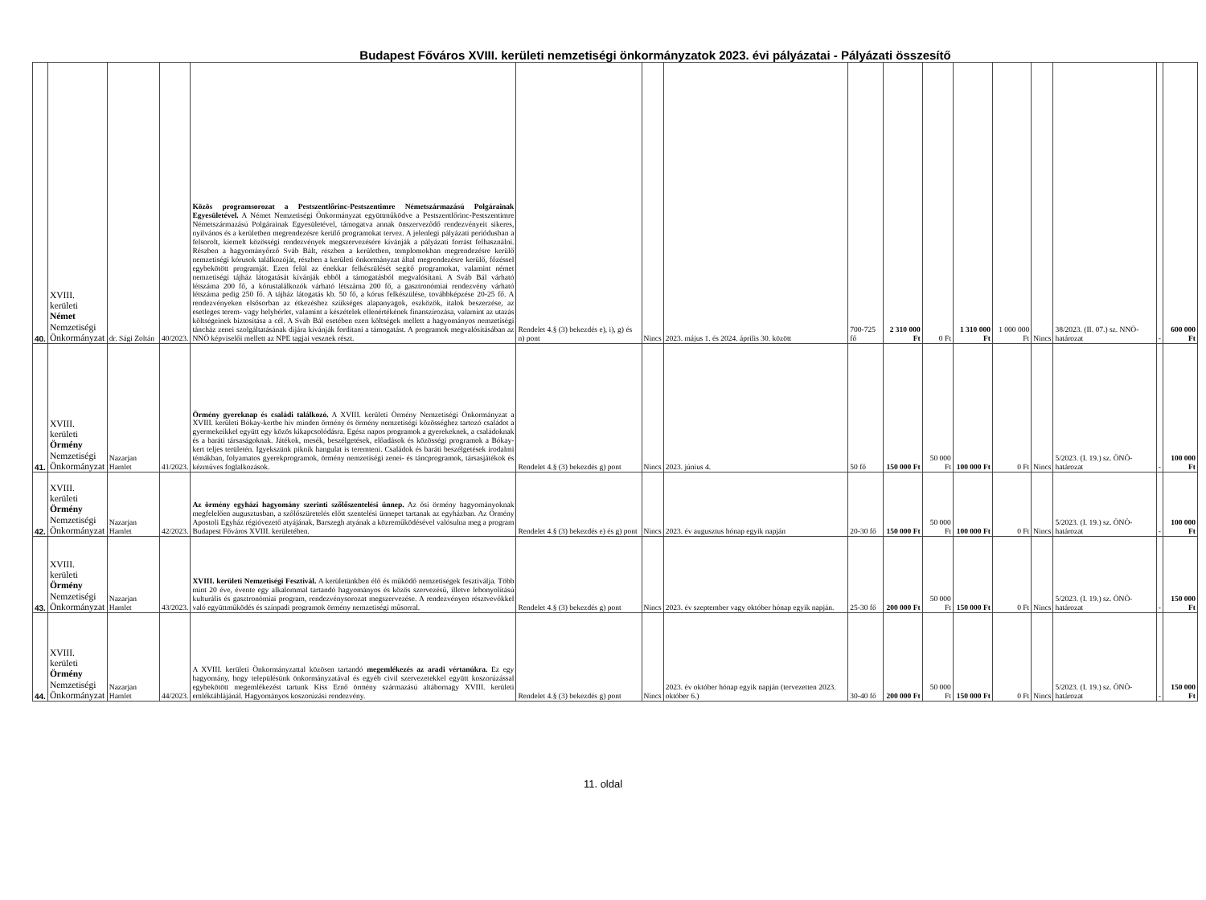Budapest Főváros XVIII. kerületi nemzetiségi önkormányzatok 2023. évi pályázatai - Pályázati összesítő
| 40. | XVIII. kerületi Német Nemzetiségi Önkormányzat | dr. Sági Zoltán | 40/2023. | Közös programsorozat a Pestszentlőrinc-Pestszentimre Németszármazású Polgárainak Egyesületével. A Német Nemzetiségi Önkormányzat együttműködve a Pestszentlőrinc-Pestszentimre Németszármazású Polgárainak Egyesületével, támogatva annak önszerveződő rendezvényeit sikeres, nyilvános és a kerületben megrendezésre kerülő programokat tervez. A jelenlegi pályázati periódusban a felsorolt, kiemelt közösségi rendezvények megszervezésére kívánják a pályázati forrást felhasználni. Részben a hagyományőrző Sváb Bált, részben a kerületben, templomokban megrendezésre kerülő nemzetiségi kórusok találkozóját, részben a kerületi önkormányzat által megrendezésre kerülő, főzéssel egybekötött programját. Ezen felül az énekkar felkészülését segítő programokat, valamint német nemzetiségi tájház látogatását kívánják ebből a támogatásból megvalósítani. A Sváb Bál várható létszáma 200 fő, a kórustalálkozók várható létszáma 200 fő, a gasztronómiai rendezvény várható létszáma pedig 250 fő. A tájház látogatás kb. 50 fő, a kórus felkészülése, továbbképzése 20-25 fő. A rendezvényeken elsősorban az étkezéshez szükséges alapanyagok, eszközök, italok beszerzése, az esetleges terem- vagy helybérlet, valamint a készételek ellenértékének finanszírozása, valamint az utazás költségeinek biztosítása a cél. A Sváb Bál esetében ezen költségek mellett a hagyományos nemzetiségi táncház zenei szolgáltatásának díjára kívánják fordítani a támogatást. A programok megvalósításában az NNÖ képviselői mellett az NPE tagjai vesznek részt. | Rendelet 4.§ (3) bekezdés e), i), g) és n) pont | Nincs | 2023. május 1. és 2024. április 30. között | 700-725 fő | 2 310 000 Ft | 0 Ft | 1 310 000 Ft | 1 000 000 Ft | Nincs | 38/2023. (II. 07.) sz. NNÖ-határozat | - | 600 000 Ft |
| 41. | XVIII. kerületi Örmény Nemzetiségi Önkormányzat | Nazarjan Hamlet | 41/2023. | Örmény gyereknap és családi találkozó. A XVIII. kerületi Örmény Nemzetiségi Önkormányzat a XVIII. kerületi Bókay-kertbe hív minden örmény és örmény nemzetiségi közösséghez tartozó családot a gyermekeikkel együtt egy közös kikapcsolódásra. Egész napos programok a gyerekeknek, a családoknak és a baráti társaságoknak. Játékok, mesék, beszélgetések, előadások és közösségi programok a Bókay-kert teljes területén. Igyekszünk piknik hangulat is teremteni. Családok és baráti beszélgetések irodalmi témákban, folyamatos gyerekprogramok, örmény nemzetiségi zenei- és táncprogramok, társasjátékok és kézműves foglalkozások. | Rendelet 4.§ (3) bekezdés g) pont | Nincs | 2023. június 4. | 50 fő | 150 000 Ft | 50 000 Ft | 100 000 Ft | 0 Ft | Nincs | 5/2023. (I. 19.) sz. ÖNÖ-határozat | - | 100 000 Ft |
| 42. | XVIII. kerületi Örmény Nemzetiségi Önkormányzat | Nazarjan Hamlet | 42/2023. | Az örmény egyházi hagyomány szerinti szőlőszentelési ünnep. Az ősi örmény hagyományoknak megfelelően augusztusban, a szőlőszüretelés előtt szentelési ünnepet tartanak az egyházban. Az Örmény Apostoli Egyház régióvezető atyájának, Barszegh atyának a közreműködésével valósulna meg a program Budapest Főváros XVIII. kerületében. | Rendelet 4.§ (3) bekezdés e) és g) pont | Nincs | 2023. év augusztus hónap egyik napján | 20-30 fő | 150 000 Ft | 50 000 Ft | 100 000 Ft | 0 Ft | Nincs | 5/2023. (I. 19.) sz. ÖNÖ-határozat | - | 100 000 Ft |
| 43. | XVIII. kerületi Örmény Nemzetiségi Önkormányzat | Nazarjan Hamlet | 43/2023. | XVIII. kerületi Nemzetiségi Fesztivál. A kerületünkben élő és működő nemzetiségek fesztiválja. Több mint 20 éve, évente egy alkalommal tartandó hagyományos és közös szervezésű, illetve lebonyolítású kulturális és gasztronómiai program, rendezvénysorozat megszervezése. A rendezvényen résztvevőkkel való együttműködés és színpadi programok örmény nemzetiségi műsorral. | Rendelet 4.§ (3) bekezdés g) pont | Nincs | 2023. év szeptember vagy október hónap egyik napján. | 25-30 fő | 200 000 Ft | 50 000 Ft | 150 000 Ft | 0 Ft | Nincs | 5/2023. (I. 19.) sz. ÖNÖ-határozat | - | 150 000 Ft |
| 44. | XVIII. kerületi Örmény Nemzetiségi Önkormányzat | Nazarjan Hamlet | 44/2023. | A XVIII. kerületi Önkormányzattal közösen tartandó megemlékezés az aradi vértanúkra. Ez egy hagyomány, hogy településünk önkormányzatával és egyéb civil szervezetekkel együtt koszorúzással egybekötött megemlékezést tartunk Kiss Ernő örmény származású altábornagy XVIII. kerületi emléktáblájánál. Hagyományos koszorúzási rendezvény. | Rendelet 4.§ (3) bekezdés g) pont | Nincs | 2023. év október hónap egyik napján (tervezetten 2023. október 6.) | 30-40 fő | 200 000 Ft | 50 000 Ft | 150 000 Ft | 0 Ft | Nincs | 5/2023. (I. 19.) sz. ÖNÖ-határozat | - | 150 000 Ft |
11. oldal